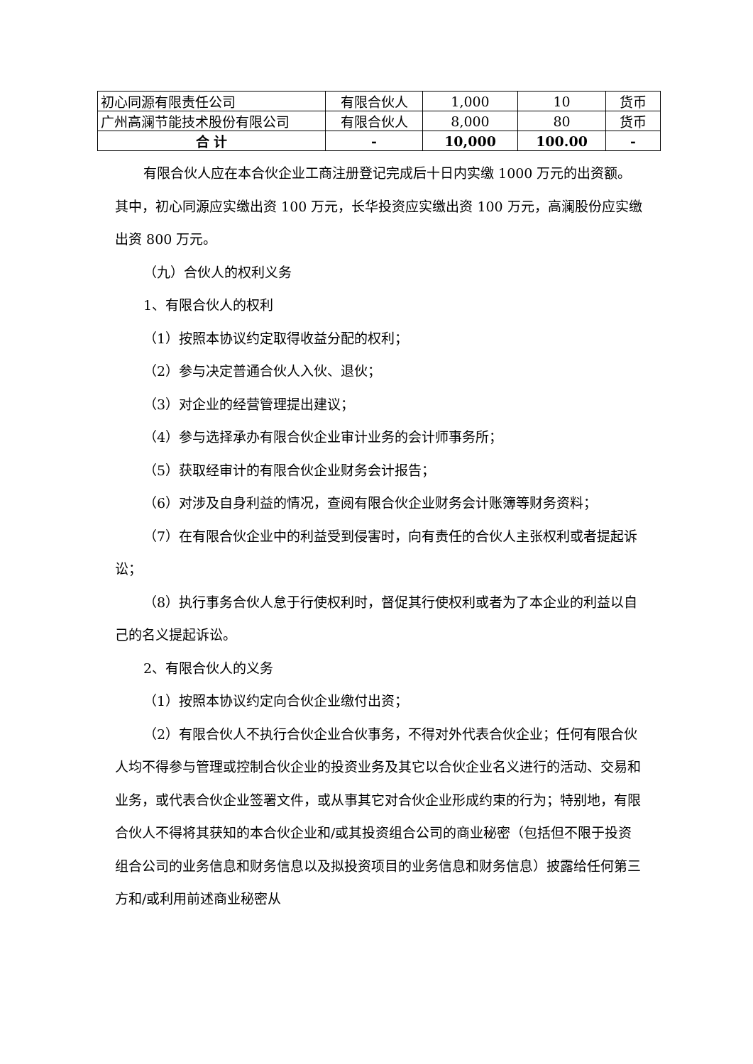| 初心同源有限责任公司 | 有限合伙人 | 1,000 | 10 | 货币 |
| 广州高澜节能技术股份有限公司 | 有限合伙人 | 8,000 | 80 | 货币 |
| 合 计 | - | 10,000 | 100.00 | - |
有限合伙人应在本合伙企业工商注册登记完成后十日内实缴 1000 万元的出资额。其中，初心同源应实缴出资 100 万元，长华投资应实缴出资 100 万元，高澜股份应实缴出资 800 万元。
（九）合伙人的权利义务
1、有限合伙人的权利
（1）按照本协议约定取得收益分配的权利；
（2）参与决定普通合伙人入伙、退伙；
（3）对企业的经营管理提出建议；
（4）参与选择承办有限合伙企业审计业务的会计师事务所；
（5）获取经审计的有限合伙企业财务会计报告；
（6）对涉及自身利益的情况，查阅有限合伙企业财务会计账簿等财务资料；
（7）在有限合伙企业中的利益受到侵害时，向有责任的合伙人主张权利或者提起诉讼；
（8）执行事务合伙人怠于行使权利时，督促其行使权利或者为了本企业的利益以自己的名义提起诉讼。
2、有限合伙人的义务
（1）按照本协议约定向合伙企业缴付出资；
（2）有限合伙人不执行合伙企业合伙事务，不得对外代表合伙企业；任何有限合伙人均不得参与管理或控制合伙企业的投资业务及其它以合伙企业名义进行的活动、交易和业务，或代表合伙企业签署文件，或从事其它对合伙企业形成约束的行为；特别地，有限合伙人不得将其获知的本合伙企业和/或其投资组合公司的商业秘密（包括但不限于投资组合公司的业务信息和财务信息以及拟投资项目的业务信息和财务信息）披露给任何第三方和/或利用前述商业秘密从